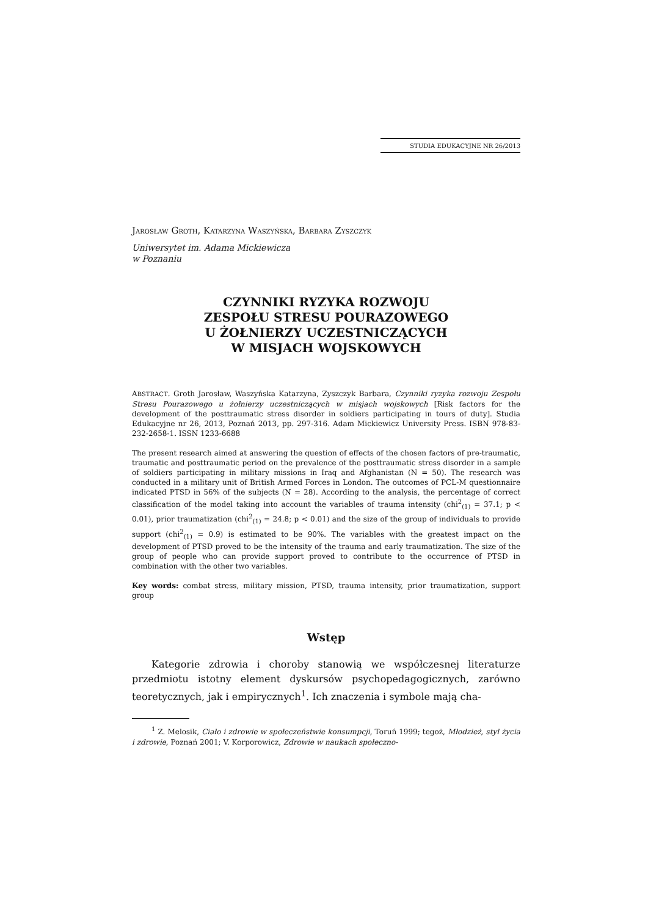STUDIA EDUKACYJNE NR 26/2013
JAROSŁAW GROTH, KATARZYNA WASZYŃSKA, BARBARA ZYSZCZYK
Uniwersytet im. Adama Mickiewicza
w Poznaniu
CZYNNIKI RYZYKA ROZWOJU
ZESPOŁU STRESU POURAZOWEGO
U ŻOŁNIERZY UCZESTNICZĄCYCH
W MISJACH WOJSKOWYCH
ABSTRACT. Groth Jarosław, Waszyńska Katarzyna, Zyszczyk Barbara, Czynniki ryzyka rozwoju Zespołu Stresu Pourazowego u żołnierzy uczestniczących w misjach wojskowych [Risk factors for the development of the posttraumatic stress disorder in soldiers participating in tours of duty]. Studia Edukacyjne nr 26, 2013, Poznań 2013, pp. 297-316. Adam Mickiewicz University Press. ISBN 978-83-232-2658-1. ISSN 1233-6688
The present research aimed at answering the question of effects of the chosen factors of pre-traumatic, traumatic and posttraumatic period on the prevalence of the posttraumatic stress disorder in a sample of soldiers participating in military missions in Iraq and Afghanistan (N = 50). The research was conducted in a military unit of British Armed Forces in London. The outcomes of PCL-M questionnaire indicated PTSD in 56% of the subjects (N = 28). According to the analysis, the percentage of correct classification of the model taking into account the variables of trauma intensity (chi<sup>2</sup><sub>(1)</sub> = 37.1; p < 0.01), prior traumatization (chi<sup>2</sup><sub>(1)</sub> = 24.8; p < 0.01) and the size of the group of individuals to provide support (chi<sup>2</sup><sub>(1)</sub> = 0.9) is estimated to be 90%. The variables with the greatest impact on the development of PTSD proved to be the intensity of the trauma and early traumatization. The size of the group of people who can provide support proved to contribute to the occurrence of PTSD in combination with the other two variables.
Key words: combat stress, military mission, PTSD, trauma intensity, prior traumatization, support group
Wstęp
Kategorie zdrowia i choroby stanowią we współczesnej literaturze przedmiotu istotny element dyskursów psychopedagogicznych, zarówno teoretycznych, jak i empirycznych<sup>1</sup>. Ich znaczenia i symbole mają cha-
<sup>1</sup> Z. Melosik, Ciało i zdrowie w społeczeństwie konsumpcji, Toruń 1999; tegoż, Młodzież, styl życia i zdrowie, Poznań 2001; V. Korporowicz, Zdrowie w naukach społeczno-